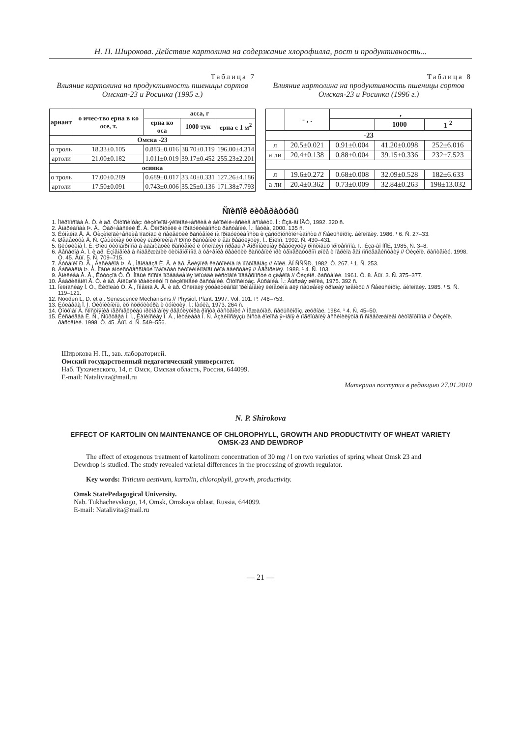Н. П. Широкова. Действие картолина на содержание хлорофилла, рост и продуктивность...
Таблица 7
Влияние картолина на продуктивность пшеницы сортов Омская-23 и Росинка (1995 г.)
| ариант | о ичес-тво ерна в ко осе, т. | асса, г | | |
| --- | --- | --- | --- | --- |
| | | ерна ко оса | 1000 тук | ерна с 1 м<sup>2</sup> |
| Омска -23 | | | | |
| о троль | 18.33±0.105 | 0.883±0.016 | 38.70±0.119 | 196.00±4.314 |
| артоли | 21.00±0.182 | 1.011±0.019 | 39.17±0.452 | 255.23±2.201 |
| осинка | | | | |
| о троль | 17.00±0.289 | 0.689±0.017 | 33.40±0.331 | 127.26±4.186 |
| артоли | 17.50±0.091 | 0.743±0.006 | 35.25±0.136 | 171.38±7.793 |
Таблица 8
Влияние картолина на продуктивность пшеницы сортов Омская-23 и Росинка (1996 г.)
| | - , . | , | | |
| --- | --- | --- | --- | --- |
| | | | 1000 | 1 <sup>2</sup> |
| -23 | | | | |
| л | 20.5±0.021 | 0.91±0.004 | 41.20±0.098 | 252±6.016 |
| а ли | 20.4±0.138 | 0.88±0.004 | 39.15±0.336 | 232±7.523 |
| л | 19.6±0.272 | 0.68±0.008 | 32.09±0.528 | 182±6.633 |
| а ли | 20.4±0.362 | 0.73±0.009 | 32.84±0.263 | 198±13.032 |
Ñïèñîê ëèòåðàòóðû
1. Ìîêðîíîñîâà À. Ò. è äð. Ôîòîñèíòåç: ôèçèîëîãî-ýêîëîãè÷åñêèå è áèîõèìè÷åñêèå àñïåêòû. Ì.: Èçä-âî ÌÃÓ, 1992. 320 ñ.
2. Àíäðèàíîâà Þ. Å., Òàð÷åâñêèé È. À. Õëîðîôèëë è ïðîäóêòèâíîñòü ðàñòåíèé. Ì.: Íàóêà, 2000. 135 ñ.
3. Êóìàêîâ Â. À. Ôèçèîëîãè÷åñêèå ïîäõîäû ê ñåëåêöèè ðàñòåíèé íà ïðîäóêòèâíîñòü è çàñóõîóñòîé÷èâîñòü // Ñåëüñêîõîç. áèîëîãèÿ. 1986. ¹ 6. Ñ. 27–33.
4. Øåâåëóõà Â. Ñ. Çàùèòíàÿ ôóíêöèÿ êàðòîëèíà // Ðîñò ðàñòåíèé è åãî ðåãóëÿöèÿ. Ì.: Êîëîñ. 1992. Ñ. 430–431.
5. ßêóøêèíà Í. È. Ðîëü ôèòîãîðìîíîâ â àäàïòàöèè ðàñòåíèé ê óñëîâèÿì ñðåäû // Ãîðìîíàëüíàÿ ðåãóëÿöèÿ ðîñòîâûõ ïðîöåññîâ. Ì.: Èçä-âî ÌÎÏÈ, 1985. Ñ. 3–8.
6. Âåñåëîâ À. Ï. è äð. Èçìåíåíèå â ñîäåðæàíèè ôèòîãîðìîíîâ â òå÷åíèå ðåàêöèè ðàñòåíèé ïðè òåìïåðàòóðíîì øîêå è ïåðèîä åãî ïîñëåäåéñòâèÿ // Ôèçèîë. ðàñòåíèé. 1998. Ò. 45. Âûï. 5. Ñ. 709–715.
7. Áóòåíêî Ð. Ã., Áàñêàêîâ Þ. À., Ìãîëàäçå È. Â. è äð. Âëèÿíèå êàðòîëèíà íà ìîðôîãåíåç // Äîêë. ÀÍ ÑÑÑÐ. 1982. Ò. 267. ¹ 1. Ñ. 253.
8. Áàñêàêîâ Þ. À. Íîâûé àíòèñòðåññîâûé ïðåïàðàò öèòîêèíèíîâîãî òèïà äåéñòâèÿ // Àãðîõèìèÿ. 1988. ¹ 4. Ñ. 103.
9. Àíèêèåâ Â. Â., Êóòóçîâ Ô. Ô. Íîâûé ñïîñîá îïðåäåëåíèÿ ïëîùàäè ëèñòîâîé ïîâåðõíîñòè ó çëàêîâ // Ôèçèîë. ðàñòåíèé. 1961. Ò. 8. Âûï. 3. Ñ. 375–377.
10. Ãàâðèëåíêî Â. Ô. è äð. Áîëüøîé ïðàêòèêóì ïî ôèçèîëîãèè ðàñòåíèé. Ôîòîñèíòåç. Äûõàíèå. Ì.: Âûñøàÿ øêîëà, 1975. 392 ñ.
11. Íèëîâñêàÿ Í. Ò., Ëèõîëàò Ò. Â., Ïîìåëîâ À. Â. è äð. Óñëîâèÿ ýôôåêòèâíîãî ïðèìåíåíèÿ êèíåòèíà äëÿ ïîâûøåíèÿ óðîæàÿ ïøåíèöû // Ñåëüñêîõîç. áèîëîãèÿ. 1985. ¹ 5. Ñ. 119–121.
12. Nooden L. D. et al. Senescence Mechanisms // Physiol. Plant. 1997. Vol. 101. P. 746–753.
13. Êóëàåâà Î. Í. Öèòîêèíèíû, èõ ñòðóêòóðà è ôóíêöèÿ. Ì.: Íàóêà, 1973. 264 ñ.
14. Õîôôìàí Ã. Ñîñòîÿíèå ïåðñïåêòèâû ïðèìåíåíèÿ ðåãóëÿòîðà ðîñòà ðàñòåíèé // Ìåæäóíàð. ñåëüñêîõîç. æóðíàë. 1984. ¹ 4. Ñ. 45–50.
15. Êèñåëåâà È. Ñ., Ñûðöåâà Í. Ì., Êàìèíñêàÿ Î. À., Ìèòàëåâà Î. Ñ. Âçàèìîñâÿçü ðîñòà êîëîñà ÿ÷ìåíÿ è ïîãëîùåíèÿ àññèìèëÿòîâ ñ ñîäåðæàíèåì ôèòîãîðìîíîâ // Ôèçèîë. ðàñòåíèé. 1998. Ò. 45. Âûï. 4. Ñ. 549–556.
Широкова Н. П., зав. лабораторией.
Омский государственный педагогический университет.
Наб. Тухачевского, 14, г. Омск, Омская область, Россия, 644099.
E-mail: Natalivita@mail.ru
Материал поступил в редакцию 27.01.2010
N. P. Shirokova
EFFECT OF KARTOLIN ON MAINTENANCE OF CHLOROPHYLL, GROWTH AND PRODUCTIVITY OF WHEAT VARIETY
OMSK-23 AND DEWDROP
The effect of exogenous treatment of kartolinom concentration of 30 mg / l on two varieties of spring wheat Omsk 23 and Dewdrop is studied. The study revealed varietal differences in the processing of growth regulator.
Key words: Triticum aestivum, kartolin, chlorophyll, growth, productivity.
Omsk StatePedagogical University.
Nab. Tukhachevskogo, 14, Omsk, Omskaya oblast, Russia, 644099.
E-mail: Natalivita@mail.ru
— 21 —